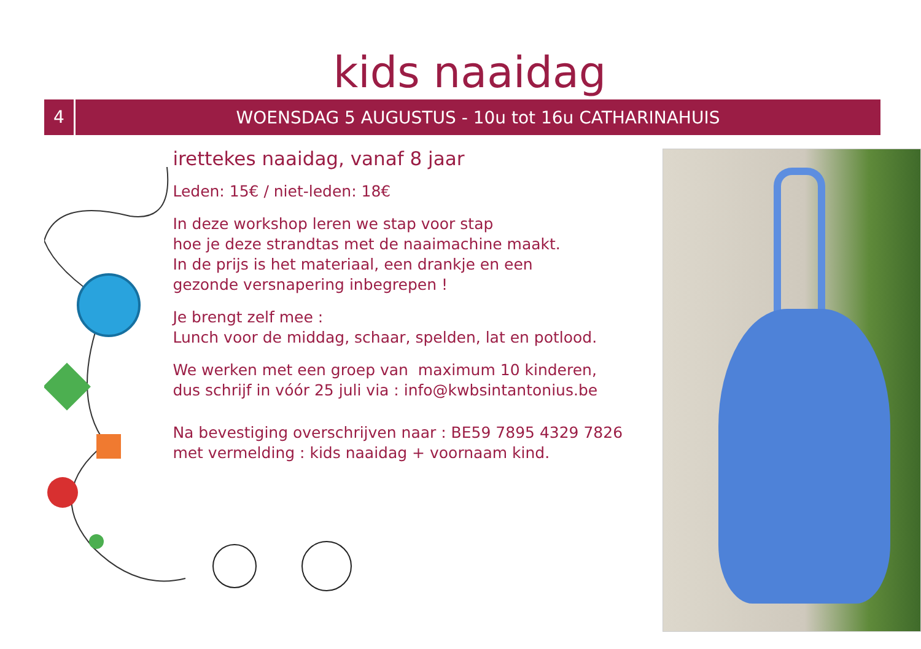kids naaidag
4
WOENSDAG 5 AUGUSTUS - 10u tot 16u CATHARINAHUIS
irettekes naaidag, vanaf 8 jaar
Leden: 15€ / niet-leden: 18€
In deze workshop leren we stap voor stap
hoe je deze strandtas met de naaimachine maakt.
In de prijs is het materiaal, een drankje en een
gezonde versnapering inbegrepen !
Je brengt zelf mee :
Lunch voor de middag, schaar, spelden, lat en potlood.
We werken met een groep van maximum 10 kinderen,
dus schrijf in vóór 25 juli via : info@kwbsintantonius.be
Na bevestiging overschrijven naar : BE59 7895 4329 7826
met vermelding : kids naaidag + voornaam kind.